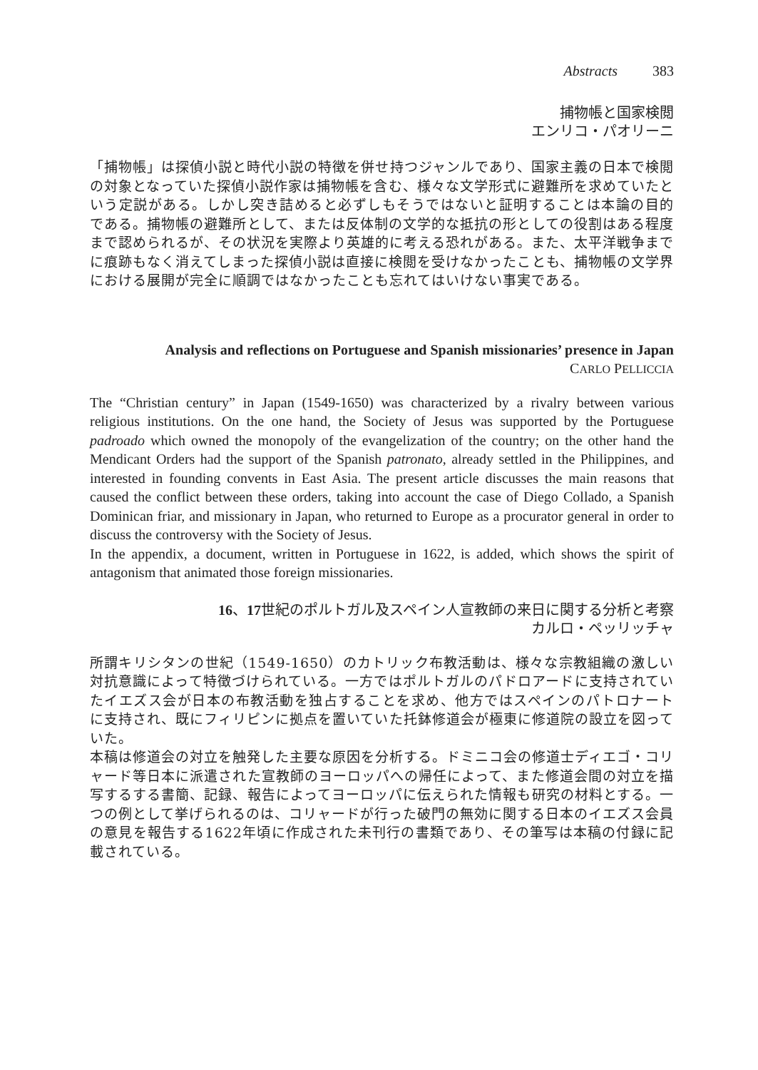Abstracts 383
捕物帳と国家検閲
エンリコ・パオリーニ
「捕物帳」は探偵小説と時代小説の特徴を併せ持つジャンルであり、国家主義の日本で検閲の対象となっていた探偵小説作家は捕物帳を含む、様々な文学形式に避難所を求めていたという定説がある。しかし突き詰めると必ずしもそうではないと証明することは本論の目的である。捕物帳の避難所として、または反体制の文学的な抵抗の形としての役割はある程度まで認められるが、その状況を実際より英雄的に考える恐れがある。また、太平洋戦争までに痕跡もなく消えてしまった探偵小説は直接に検閲を受けなかったことも、捕物帳の文学界における展開が完全に順調ではなかったことも忘れてはいけない事実である。
Analysis and reflections on Portuguese and Spanish missionaries’ presence in Japan
CARLO PELLICCIA
The “Christian century” in Japan (1549-1650) was characterized by a rivalry between various religious institutions. On the one hand, the Society of Jesus was supported by the Portuguese padroado which owned the monopoly of the evangelization of the country; on the other hand the Mendicant Orders had the support of the Spanish patronato, already settled in the Philippines, and interested in founding convents in East Asia. The present article discusses the main reasons that caused the conflict between these orders, taking into account the case of Diego Collado, a Spanish Dominican friar, and missionary in Japan, who returned to Europe as a procurator general in order to discuss the controversy with the Society of Jesus.
In the appendix, a document, written in Portuguese in 1622, is added, which shows the spirit of antagonism that animated those foreign missionaries.
16、17世紀のポルトガル及スペイン人宣教師の来日に関する分析と考察
カルロ・ペッリッチャ
所謂キリシタンの世紀（1549-1650）のカトリック布教活動は、様々な宗教組織の激しい対抗意識によって特徴づけられている。一方ではポルトガルのパドロアードに支持されていたイエズス会が日本の布教活動を独占することを求め、他方ではスペインのパトロナートに支持され、既にフィリピンに拠点を置いていた托鉢修道会が極東に修道院の設立を図っていた。
本稿は修道会の対立を触発した主要な原因を分析する。ドミニコ会の修道士ディエゴ・コリャード等日本に派遣された宣教師のヨーロッパへの帰任によって、また修道会間の対立を描写するする書簡、記録、報告によってヨーロッパに伝えられた情報も研究の材料とする。一つの例として挙げられるのは、コリャードが行った破門の無効に関する日本のイエズス会員の意見を報告する1622年頃に作成された未刊行の書類であり、その筆写は本稿の付録に記載されている。